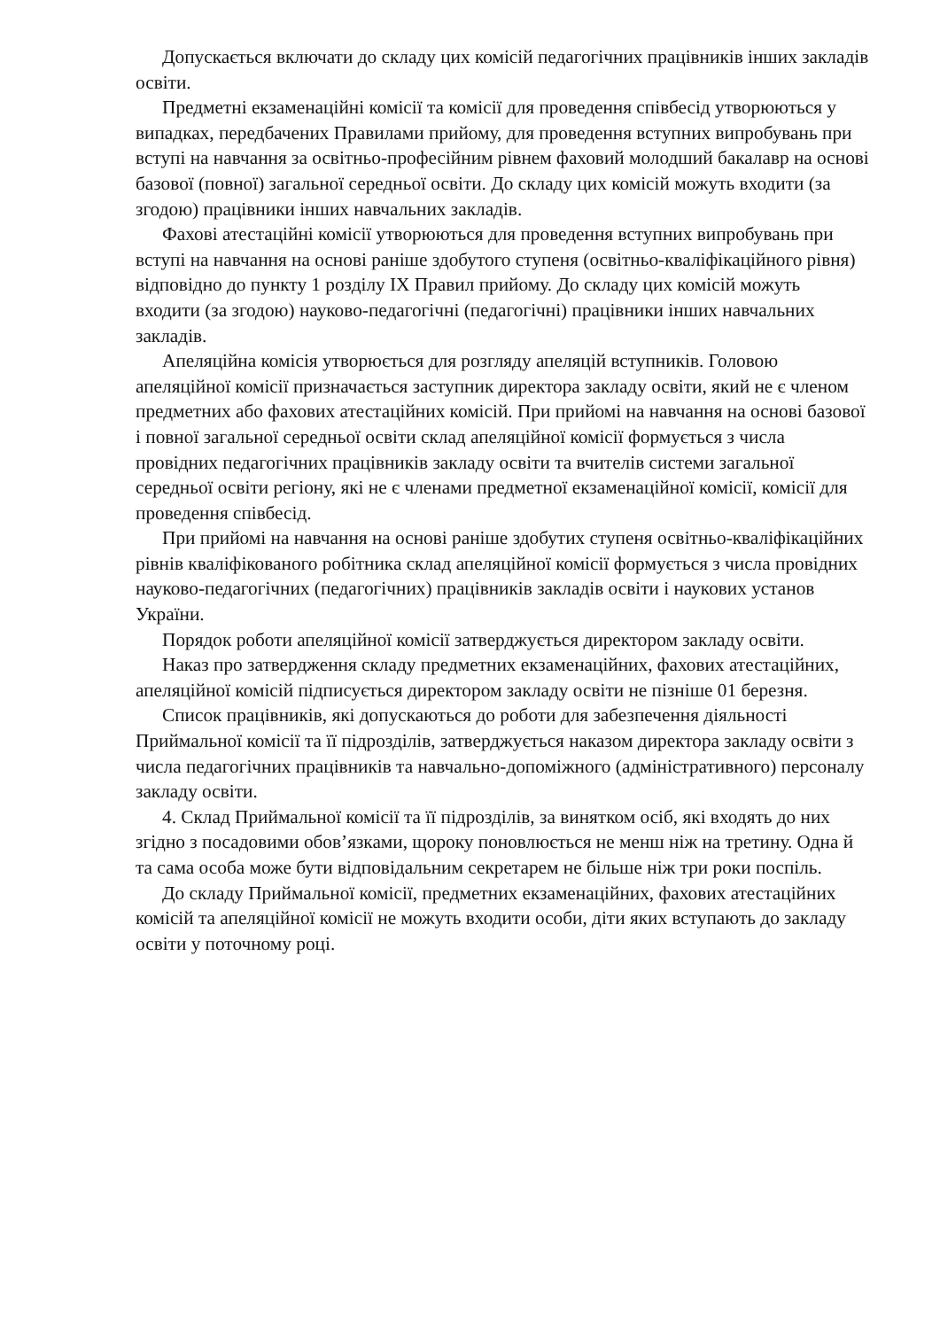Допускається включати до складу цих комісій педагогічних працівників інших закладів освіти.
Предметні екзаменаційні комісії та комісії для проведення співбесід утворюються у випадках, передбачених Правилами прийому, для проведення вступних випробувань при вступі на навчання за освітньо-професійним рівнем фаховий молодший бакалавр на основі базової (повної) загальної середньої освіти. До складу цих комісій можуть входити (за згодою) працівники інших навчальних закладів.
Фахові атестаційні комісії утворюються для проведення вступних випробувань при вступі на навчання на основі раніше здобутого ступеня (освітньо-кваліфікаційного рівня) відповідно до пункту 1 розділу IX Правил прийому. До складу цих комісій можуть входити (за згодою) науково-педагогічні (педагогічні) працівники інших навчальних закладів.
Апеляційна комісія утворюється для розгляду апеляцій вступників. Головою апеляційної комісії призначається заступник директора закладу освіти, який не є членом предметних або фахових атестаційних комісій. При прийомі на навчання на основі базової і повної загальної середньої освіти склад апеляційної комісії формується з числа провідних педагогічних працівників закладу освіти та вчителів системи загальної середньої освіти регіону, які не є членами предметної екзаменаційної комісії, комісії для проведення співбесід.
При прийомі на навчання на основі раніше здобутих ступеня освітньо-кваліфікаційних рівнів кваліфікованого робітника склад апеляційної комісії формується з числа провідних науково-педагогічних (педагогічних) працівників закладів освіти і наукових установ України.
Порядок роботи апеляційної комісії затверджується директором закладу освіти.
Наказ про затвердження складу предметних екзаменаційних, фахових атестаційних, апеляційної комісій підписується директором закладу освіти не пізніше 01 березня.
Список працівників, які допускаються до роботи для забезпечення діяльності Приймальної комісії та її підрозділів, затверджується наказом директора закладу освіти з числа педагогічних працівників та навчально-допоміжного (адміністративного) персоналу закладу освіти.
4. Склад Приймальної комісії та її підрозділів, за винятком осіб, які входять до них згідно з посадовими обов’язками, щороку поновлюється не менш ніж на третину. Одна й та сама особа може бути відповідальним секретарем не більше ніж три роки поспіль.
До складу Приймальної комісії, предметних екзаменаційних, фахових атестаційних комісій та апеляційної комісії не можуть входити особи, діти яких вступають до закладу освіти у поточному році.